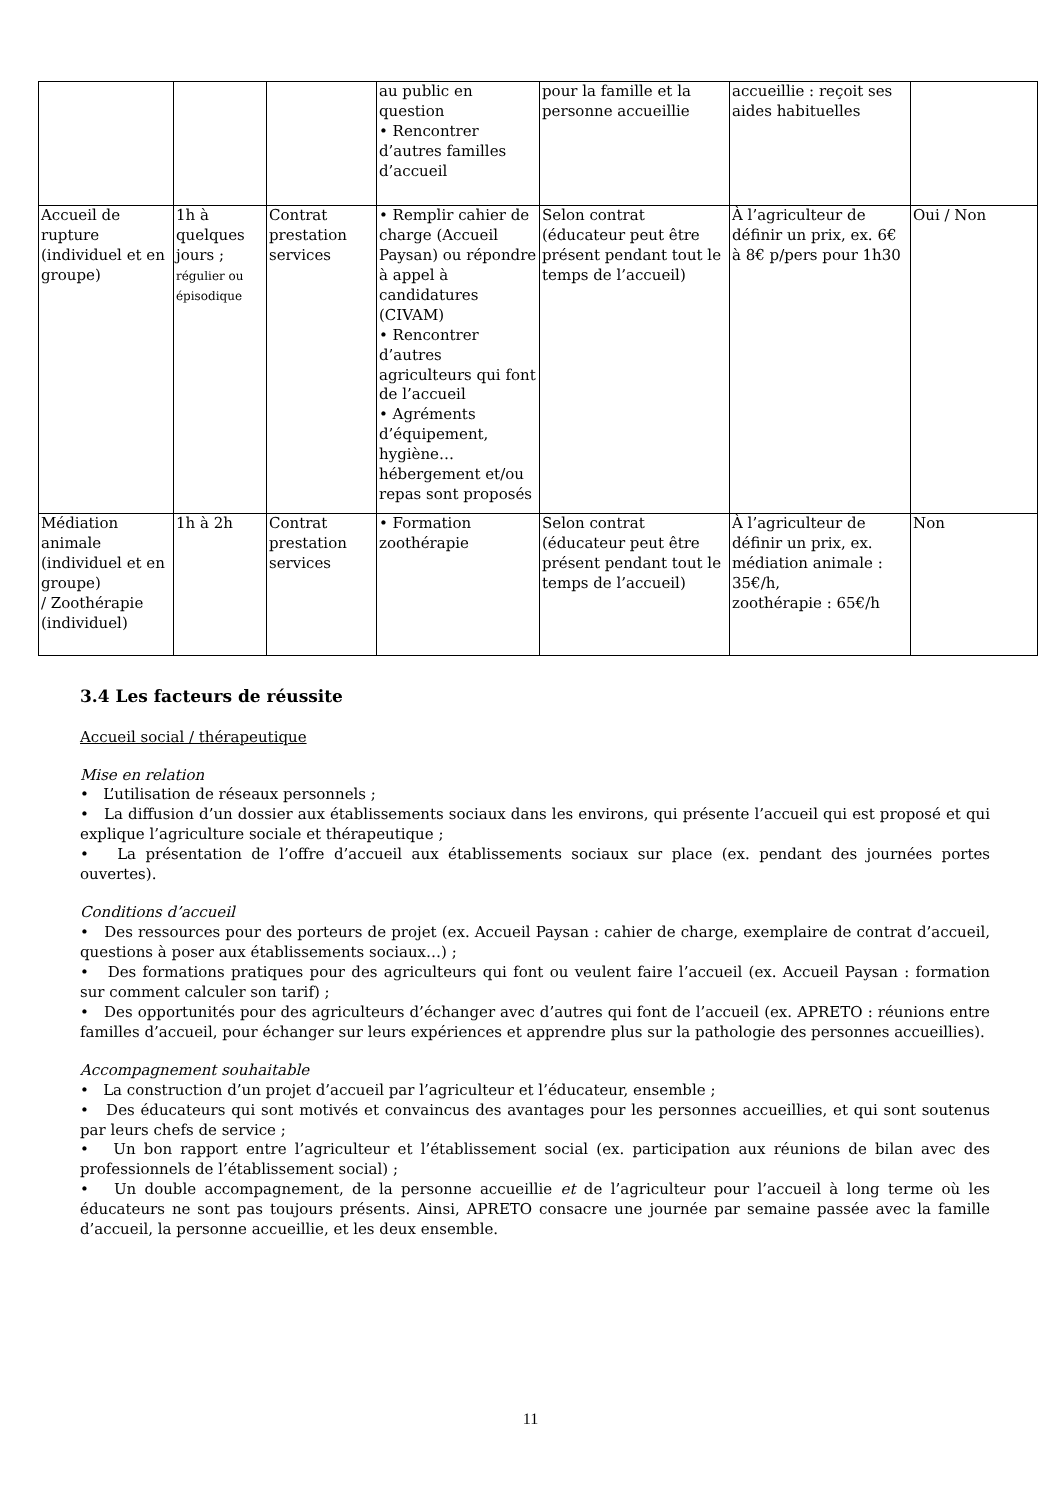| | | | au public en question • Rencontrer d’autres familles d’accueil | pour la famille et la personne accueillie | accueillie : reçoit ses aides habituelles | |
| Accueil de rupture (individuel et en groupe) | 1h à quelques jours ; régulier ou épisodique | Contrat prestation services | • Remplir cahier de charge (Accueil Paysan) ou répondre à appel à candidatures (CIVAM) • Rencontrer d’autres agriculteurs qui font de l’accueil • Agréments d’équipement, hygiène… hébergement et/ou repas sont proposés | Selon contrat (éducateur peut être présent pendant tout le temps de l’accueil) | À l’agriculteur de définir un prix, ex. 6€ à 8€ p/pers pour 1h30 | Oui / Non |
| Médiation animale (individuel et en groupe) / Zoothérapie (individuel) | 1h à 2h | Contrat prestation services | • Formation zoothérapie | Selon contrat (éducateur peut être présent pendant tout le temps de l’accueil) | À l’agriculteur de définir un prix, ex. médiation animale : 35€/h, zoothérapie : 65€/h | Non |
3.4 Les facteurs de réussite
Accueil social / thérapeutique
Mise en relation
• L’utilisation de réseaux personnels ;
• La diffusion d’un dossier aux établissements sociaux dans les environs, qui présente l’accueil qui est proposé et qui explique l’agriculture sociale et thérapeutique ;
• La présentation de l’offre d’accueil aux établissements sociaux sur place (ex. pendant des journées portes ouvertes).
Conditions d’accueil
• Des ressources pour des porteurs de projet (ex. Accueil Paysan : cahier de charge, exemplaire de contrat d’accueil, questions à poser aux établissements sociaux…) ;
• Des formations pratiques pour des agriculteurs qui font ou veulent faire l’accueil (ex. Accueil Paysan : formation sur comment calculer son tarif) ;
• Des opportunités pour des agriculteurs d’échanger avec d’autres qui font de l’accueil (ex. APRETO : réunions entre familles d’accueil, pour échanger sur leurs expériences et apprendre plus sur la pathologie des personnes accueillies).
Accompagnement souhaitable
• La construction d’un projet d’accueil par l’agriculteur et l’éducateur, ensemble ;
• Des éducateurs qui sont motivés et convaincus des avantages pour les personnes accueillies, et qui sont soutenus par leurs chefs de service ;
• Un bon rapport entre l’agriculteur et l’établissement social (ex. participation aux réunions de bilan avec des professionnels de l’établissement social) ;
• Un double accompagnement, de la personne accueillie et de l’agriculteur pour l’accueil à long terme où les éducateurs ne sont pas toujours présents. Ainsi, APRETO consacre une journée par semaine passée avec la famille d’accueil, la personne accueillie, et les deux ensemble.
11